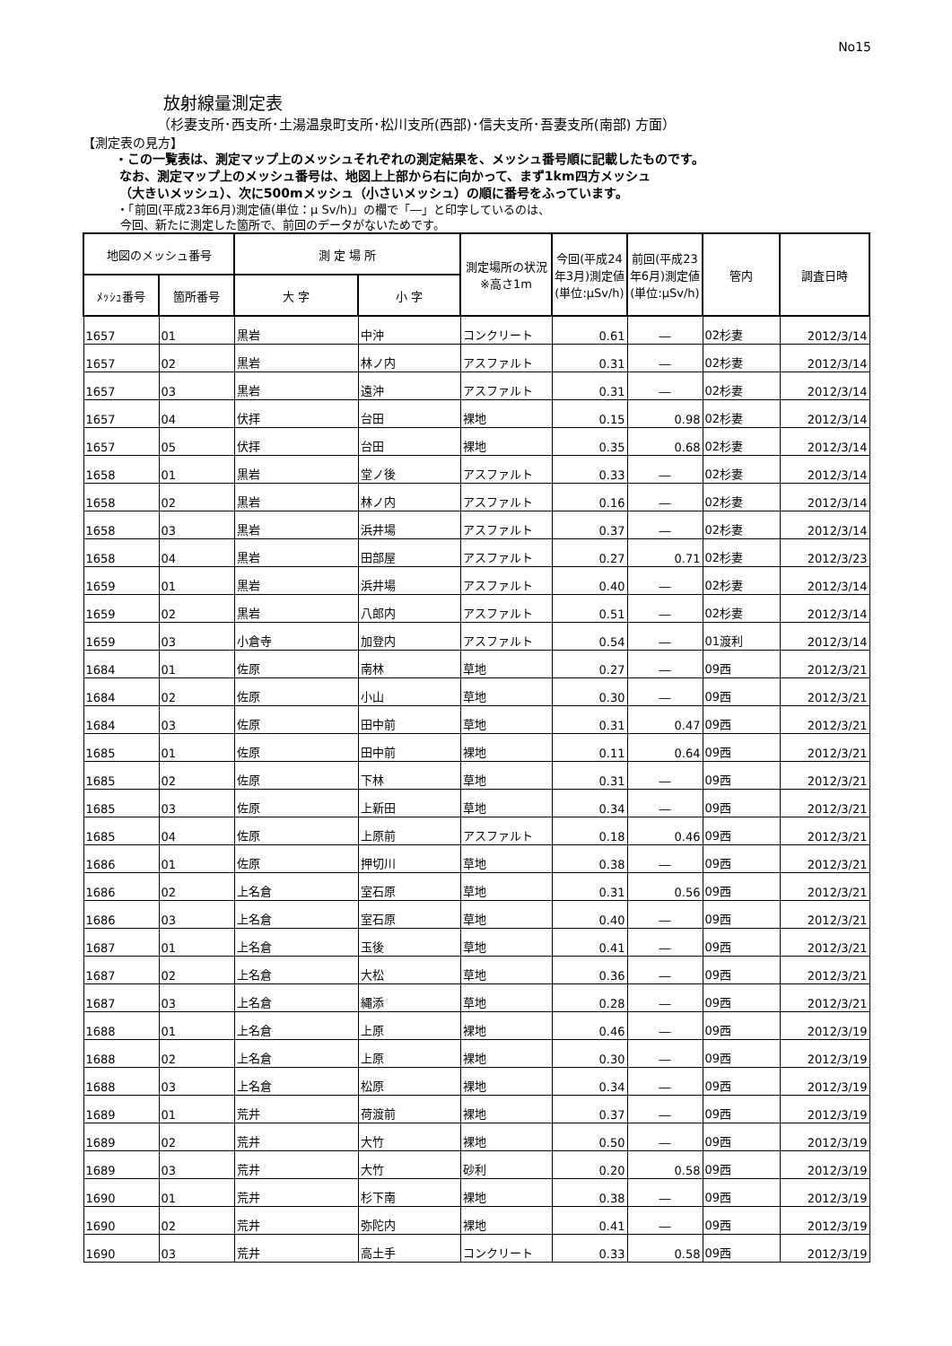No15
放射線量測定表
（杉妻支所･西支所･土湯温泉町支所･松川支所(西部)･信夫支所･吾妻支所(南部) 方面）
【測定表の見方】
・この一覧表は、測定マップ上のメッシュそれぞれの測定結果を、メッシュ番号順に記載したものです。
なお、測定マップ上のメッシュ番号は、地図上上部から右に向かって、まず1km四方メッシュ
（大きいメッシュ）、次に500mメッシュ（小さいメッシュ）の順に番号をふっています。
・「前回(平成23年6月)測定値(単位：μ Sv/h)」の欄で「―」と印字しているのは、
今回、新たに測定した箇所で、前回のデータがないためです。
| 地図のメッシュ番号 | | 測 定 場 所 | | 測定場所の状況※高さ1m | 今回(平成24年3月)測定値(単位:μSv/h) | 前回(平成23年6月)測定値(単位:μSv/h) | 管内 | 調査日時 |
| --- | --- | --- | --- | --- | --- | --- | --- | --- |
| ﾒｯｼｭ番号 | 箇所番号 | 大 字 | 小 字 | | | | | |
| 1657 | 01 | 黒岩 | 中沖 | コンクリート | 0.61 | ― | 02杉妻 | 2012/3/14 |
| 1657 | 02 | 黒岩 | 林ノ内 | アスファルト | 0.31 | ― | 02杉妻 | 2012/3/14 |
| 1657 | 03 | 黒岩 | 遠沖 | アスファルト | 0.31 | ― | 02杉妻 | 2012/3/14 |
| 1657 | 04 | 伏拝 | 台田 | 裸地 | 0.15 | 0.98 | 02杉妻 | 2012/3/14 |
| 1657 | 05 | 伏拝 | 台田 | 裸地 | 0.35 | 0.68 | 02杉妻 | 2012/3/14 |
| 1658 | 01 | 黒岩 | 堂ノ後 | アスファルト | 0.33 | ― | 02杉妻 | 2012/3/14 |
| 1658 | 02 | 黒岩 | 林ノ内 | アスファルト | 0.16 | ― | 02杉妻 | 2012/3/14 |
| 1658 | 03 | 黒岩 | 浜井場 | アスファルト | 0.37 | ― | 02杉妻 | 2012/3/14 |
| 1658 | 04 | 黒岩 | 田部屋 | アスファルト | 0.27 | 0.71 | 02杉妻 | 2012/3/23 |
| 1659 | 01 | 黒岩 | 浜井場 | アスファルト | 0.40 | ― | 02杉妻 | 2012/3/14 |
| 1659 | 02 | 黒岩 | 八郎内 | アスファルト | 0.51 | ― | 02杉妻 | 2012/3/14 |
| 1659 | 03 | 小倉寺 | 加登内 | アスファルト | 0.54 | ― | 01渡利 | 2012/3/14 |
| 1684 | 01 | 佐原 | 南林 | 草地 | 0.27 | ― | 09西 | 2012/3/21 |
| 1684 | 02 | 佐原 | 小山 | 草地 | 0.30 | ― | 09西 | 2012/3/21 |
| 1684 | 03 | 佐原 | 田中前 | 草地 | 0.31 | 0.47 | 09西 | 2012/3/21 |
| 1685 | 01 | 佐原 | 田中前 | 裸地 | 0.11 | 0.64 | 09西 | 2012/3/21 |
| 1685 | 02 | 佐原 | 下林 | 草地 | 0.31 | ― | 09西 | 2012/3/21 |
| 1685 | 03 | 佐原 | 上新田 | 草地 | 0.34 | ― | 09西 | 2012/3/21 |
| 1685 | 04 | 佐原 | 上原前 | アスファルト | 0.18 | 0.46 | 09西 | 2012/3/21 |
| 1686 | 01 | 佐原 | 押切川 | 草地 | 0.38 | ― | 09西 | 2012/3/21 |
| 1686 | 02 | 上名倉 | 室石原 | 草地 | 0.31 | 0.56 | 09西 | 2012/3/21 |
| 1686 | 03 | 上名倉 | 室石原 | 草地 | 0.40 | ― | 09西 | 2012/3/21 |
| 1687 | 01 | 上名倉 | 玉後 | 草地 | 0.41 | ― | 09西 | 2012/3/21 |
| 1687 | 02 | 上名倉 | 大松 | 草地 | 0.36 | ― | 09西 | 2012/3/21 |
| 1687 | 03 | 上名倉 | 縄添 | 草地 | 0.28 | ― | 09西 | 2012/3/21 |
| 1688 | 01 | 上名倉 | 上原 | 裸地 | 0.46 | ― | 09西 | 2012/3/19 |
| 1688 | 02 | 上名倉 | 上原 | 裸地 | 0.30 | ― | 09西 | 2012/3/19 |
| 1688 | 03 | 上名倉 | 松原 | 裸地 | 0.34 | ― | 09西 | 2012/3/19 |
| 1689 | 01 | 荒井 | 荷渡前 | 裸地 | 0.37 | ― | 09西 | 2012/3/19 |
| 1689 | 02 | 荒井 | 大竹 | 裸地 | 0.50 | ― | 09西 | 2012/3/19 |
| 1689 | 03 | 荒井 | 大竹 | 砂利 | 0.20 | 0.58 | 09西 | 2012/3/19 |
| 1690 | 01 | 荒井 | 杉下南 | 裸地 | 0.38 | ― | 09西 | 2012/3/19 |
| 1690 | 02 | 荒井 | 弥陀内 | 裸地 | 0.41 | ― | 09西 | 2012/3/19 |
| 1690 | 03 | 荒井 | 高土手 | コンクリート | 0.33 | 0.58 | 09西 | 2012/3/19 |